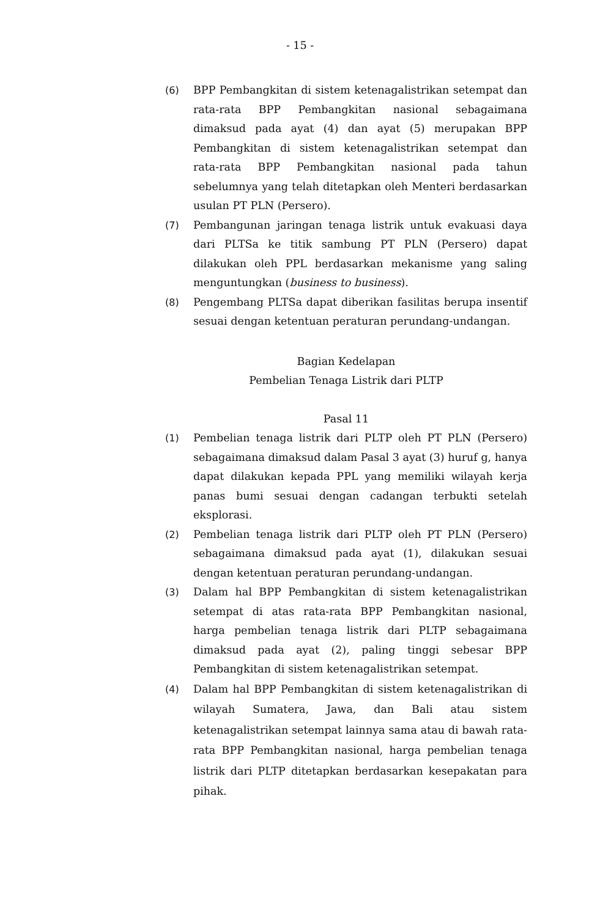- 15 -
(6) BPP Pembangkitan di sistem ketenagalistrikan setempat dan rata-rata BPP Pembangkitan nasional sebagaimana dimaksud pada ayat (4) dan ayat (5) merupakan BPP Pembangkitan di sistem ketenagalistrikan setempat dan rata-rata BPP Pembangkitan nasional pada tahun sebelumnya yang telah ditetapkan oleh Menteri berdasarkan usulan PT PLN (Persero).
(7) Pembangunan jaringan tenaga listrik untuk evakuasi daya dari PLTSa ke titik sambung PT PLN (Persero) dapat dilakukan oleh PPL berdasarkan mekanisme yang saling menguntungkan (business to business).
(8) Pengembang PLTSa dapat diberikan fasilitas berupa insentif sesuai dengan ketentuan peraturan perundang-undangan.
Bagian Kedelapan
Pembelian Tenaga Listrik dari PLTP
Pasal 11
(1) Pembelian tenaga listrik dari PLTP oleh PT PLN (Persero) sebagaimana dimaksud dalam Pasal 3 ayat (3) huruf g, hanya dapat dilakukan kepada PPL yang memiliki wilayah kerja panas bumi sesuai dengan cadangan terbukti setelah eksplorasi.
(2) Pembelian tenaga listrik dari PLTP oleh PT PLN (Persero) sebagaimana dimaksud pada ayat (1), dilakukan sesuai dengan ketentuan peraturan perundang-undangan.
(3) Dalam hal BPP Pembangkitan di sistem ketenagalistrikan setempat di atas rata-rata BPP Pembangkitan nasional, harga pembelian tenaga listrik dari PLTP sebagaimana dimaksud pada ayat (2), paling tinggi sebesar BPP Pembangkitan di sistem ketenagalistrikan setempat.
(4) Dalam hal BPP Pembangkitan di sistem ketenagalistrikan di wilayah Sumatera, Jawa, dan Bali atau sistem ketenagalistrikan setempat lainnya sama atau di bawah rata-rata BPP Pembangkitan nasional, harga pembelian tenaga listrik dari PLTP ditetapkan berdasarkan kesepakatan para pihak.